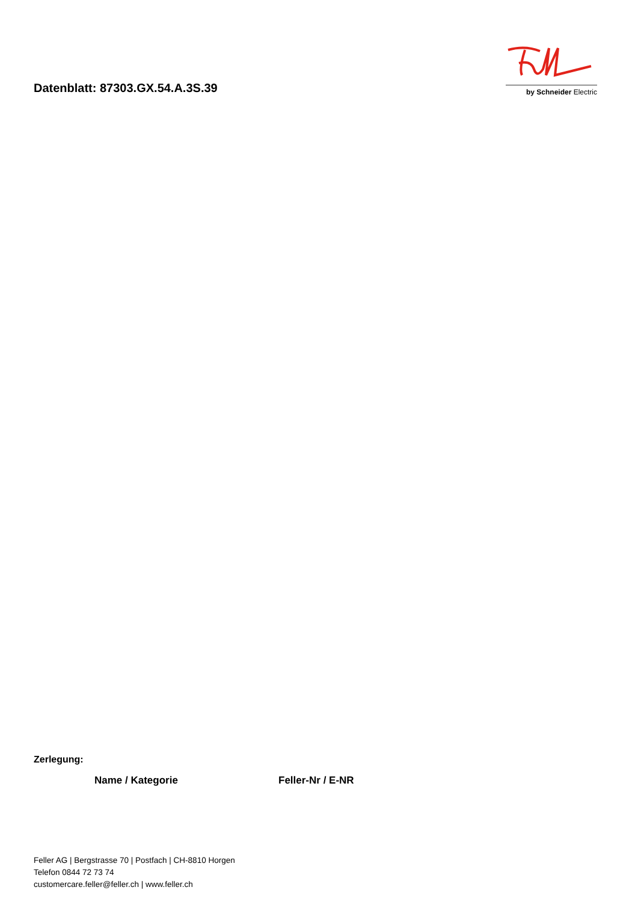Datenblatt: 87303.GX.54.A.3S.39
by Schneider Electric
Zerlegung:
| Name / Kategorie | Feller-Nr / E-NR |
| --- | --- |
Feller AG | Bergstrasse 70 | Postfach | CH-8810 Horgen
Telefon 0844 72 73 74
customercare.feller@feller.ch | www.feller.ch